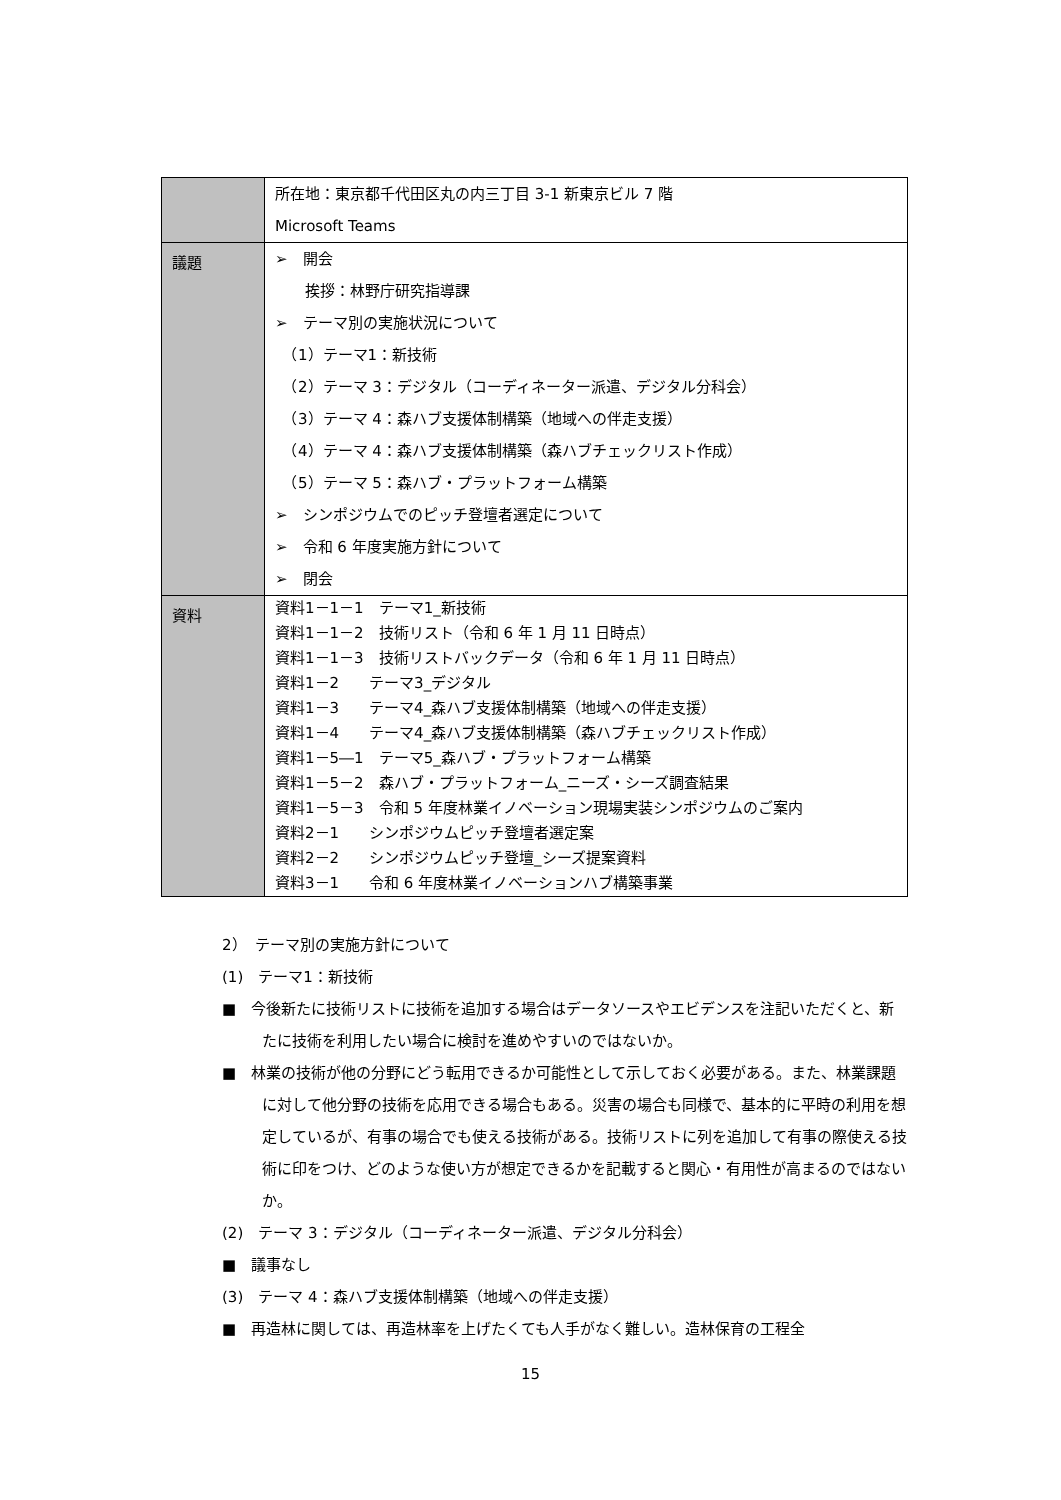| | 所在地：東京都千代田区丸の内三丁目 3-1 新東京ビル 7 階 Microsoft Teams |
| 議題 | ➢ 開会 挨拶：林野庁研究指導課 ➢ テーマ別の実施状況について （1）テーマ1：新技術 （2）テーマ 3：デジタル（コーディネーター派遣、デジタル分科会） （3）テーマ 4：森ハブ支援体制構築（地域への伴走支援） （4）テーマ 4：森ハブ支援体制構築（森ハブチェックリスト作成） （5）テーマ 5：森ハブ・プラットフォーム構築 ➢ シンポジウムでのピッチ登壇者選定について ➢ 令和 6 年度実施方針について ➢ 閉会 |
| 資料 | 資料1－1－1 テーマ1_新技術 資料1－1－2 技術リスト（令和 6 年 1 月 11 日時点） 資料1－1－3 技術リストバックデータ（令和 6 年 1 月 11 日時点） 資料1－2 テーマ3_デジタル 資料1－3 テーマ4_森ハブ支援体制構築（地域への伴走支援） 資料1－4 テーマ4_森ハブ支援体制構築（森ハブチェックリスト作成） 資料1－5―1 テーマ5_森ハブ・プラットフォーム構築 資料1－5－2 森ハブ・プラットフォーム_ニーズ・シーズ調査結果 資料1－5－3 令和 5 年度林業イノベーション現場実装シンポジウムのご案内 資料2－1 シンポジウムピッチ登壇者選定案 資料2－2 シンポジウムピッチ登壇_シーズ提案資料 資料3－1 令和 6 年度林業イノベーションハブ構築事業 |
2）　テーマ別の実施方針について
(1)　テーマ1：新技術
■　今後新たに技術リストに技術を追加する場合はデータソースやエビデンスを注記いただくと、新たに技術を利用したい場合に検討を進めやすいのではないか。
■　林業の技術が他の分野にどう転用できるか可能性として示しておく必要がある。また、林業課題に対して他分野の技術を応用できる場合もある。災害の場合も同様で、基本的に平時の利用を想定しているが、有事の場合でも使える技術がある。技術リストに列を追加して有事の際使える技術に印をつけ、どのような使い方が想定できるかを記載すると関心・有用性が高まるのではないか。
(2)　テーマ 3：デジタル（コーディネーター派遣、デジタル分科会）
■　議事なし
(3)　テーマ 4：森ハブ支援体制構築（地域への伴走支援）
■　再造林に関しては、再造林率を上げたくても人手がなく難しい。造林保育の工程全
15